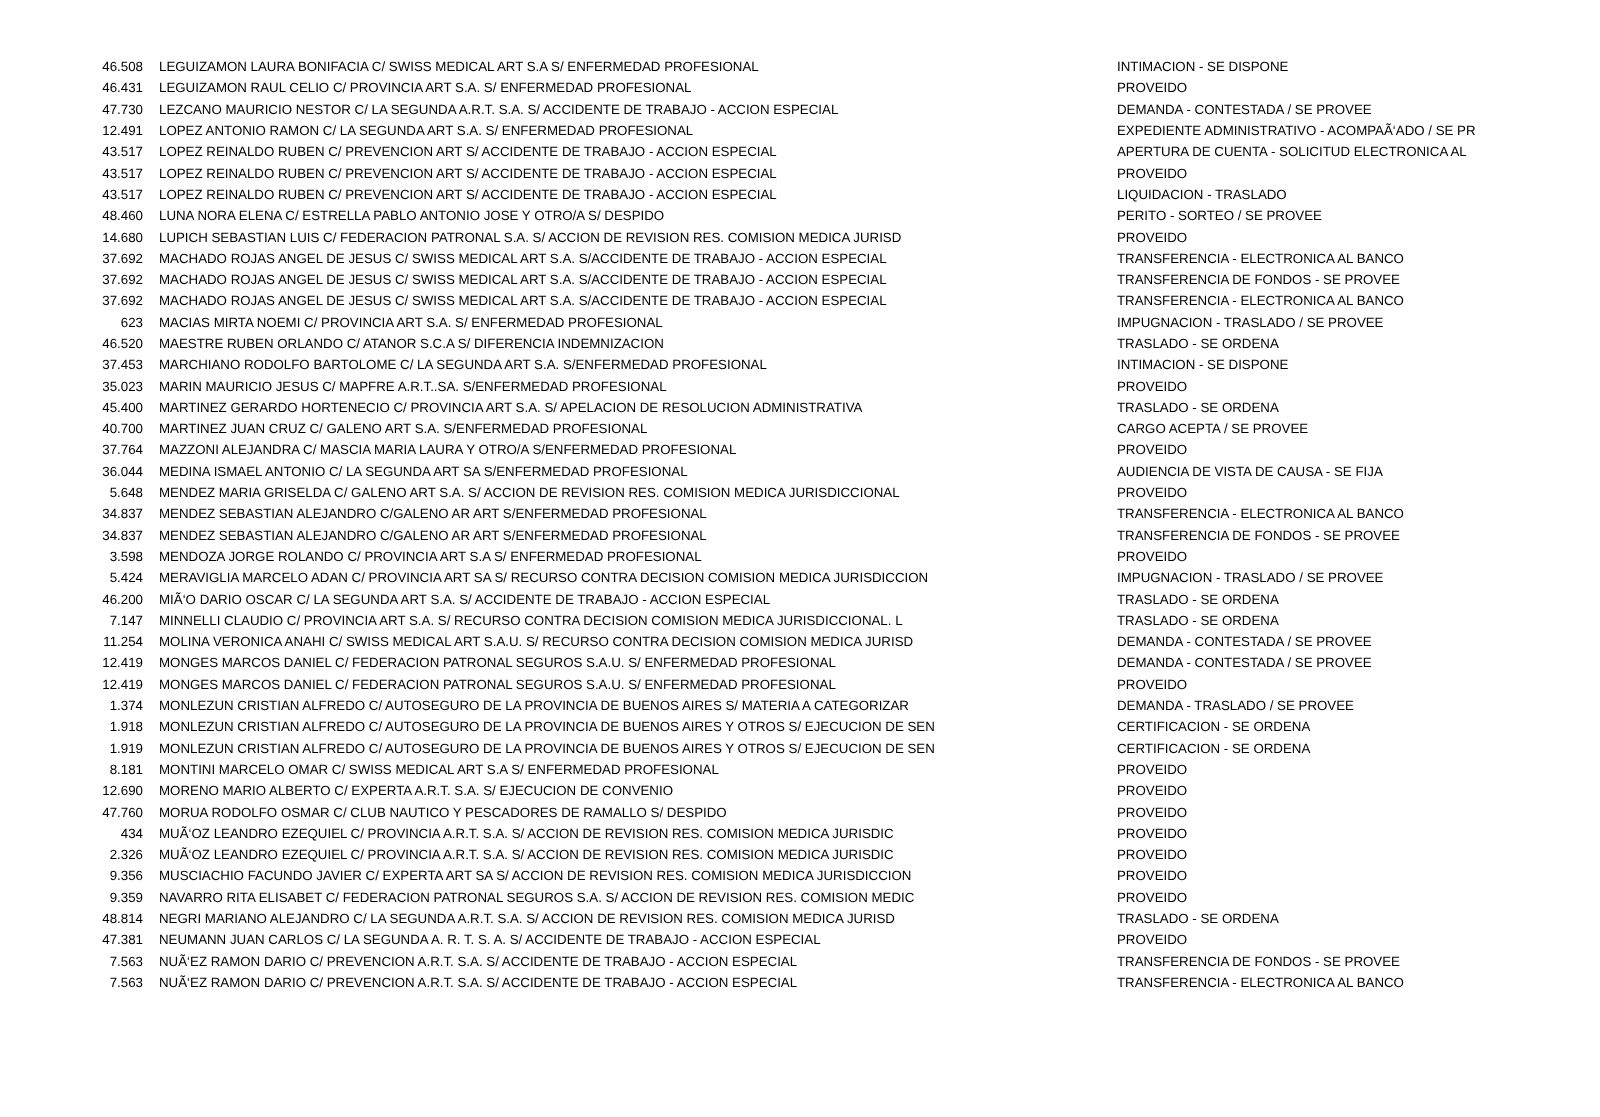| 46.508 | LEGUIZAMON LAURA BONIFACIA C/ SWISS MEDICAL ART S.A S/ ENFERMEDAD PROFESIONAL | INTIMACION - SE DISPONE |
| 46.431 | LEGUIZAMON RAUL CELIO C/ PROVINCIA ART S.A. S/ ENFERMEDAD PROFESIONAL | PROVEIDO |
| 47.730 | LEZCANO MAURICIO NESTOR C/ LA SEGUNDA A.R.T. S.A. S/ ACCIDENTE DE TRABAJO - ACCION ESPECIAL | DEMANDA - CONTESTADA / SE PROVEE |
| 12.491 | LOPEZ ANTONIO RAMON C/ LA SEGUNDA ART S.A. S/ ENFERMEDAD PROFESIONAL | EXPEDIENTE ADMINISTRATIVO - ACOMPAÃ‘ADO / SE PR |
| 43.517 | LOPEZ REINALDO RUBEN C/ PREVENCION ART S/ ACCIDENTE DE TRABAJO - ACCION ESPECIAL | APERTURA DE CUENTA - SOLICITUD ELECTRONICA AL |
| 43.517 | LOPEZ REINALDO RUBEN C/ PREVENCION ART S/ ACCIDENTE DE TRABAJO - ACCION ESPECIAL | PROVEIDO |
| 43.517 | LOPEZ REINALDO RUBEN C/ PREVENCION ART S/ ACCIDENTE DE TRABAJO - ACCION ESPECIAL | LIQUIDACION - TRASLADO |
| 48.460 | LUNA NORA ELENA C/ ESTRELLA PABLO ANTONIO JOSE Y OTRO/A S/ DESPIDO | PERITO - SORTEO / SE PROVEE |
| 14.680 | LUPICH SEBASTIAN LUIS C/ FEDERACION PATRONAL S.A. S/ ACCION DE REVISION RES. COMISION MEDICA JURISD | PROVEIDO |
| 37.692 | MACHADO ROJAS ANGEL DE JESUS C/ SWISS MEDICAL ART S.A. S/ACCIDENTE DE TRABAJO - ACCION ESPECIAL | TRANSFERENCIA - ELECTRONICA AL BANCO |
| 37.692 | MACHADO ROJAS ANGEL DE JESUS C/ SWISS MEDICAL ART S.A. S/ACCIDENTE DE TRABAJO - ACCION ESPECIAL | TRANSFERENCIA DE FONDOS - SE PROVEE |
| 37.692 | MACHADO ROJAS ANGEL DE JESUS C/ SWISS MEDICAL ART S.A. S/ACCIDENTE DE TRABAJO - ACCION ESPECIAL | TRANSFERENCIA - ELECTRONICA AL BANCO |
| 623 | MACIAS MIRTA NOEMI C/ PROVINCIA ART S.A. S/ ENFERMEDAD PROFESIONAL | IMPUGNACION - TRASLADO / SE PROVEE |
| 46.520 | MAESTRE RUBEN ORLANDO C/ ATANOR S.C.A S/ DIFERENCIA INDEMNIZACION | TRASLADO - SE ORDENA |
| 37.453 | MARCHIANO RODOLFO BARTOLOME C/ LA SEGUNDA ART S.A. S/ENFERMEDAD PROFESIONAL | INTIMACION - SE DISPONE |
| 35.023 | MARIN MAURICIO JESUS C/ MAPFRE A.R.T..SA. S/ENFERMEDAD PROFESIONAL | PROVEIDO |
| 45.400 | MARTINEZ GERARDO HORTENECIO C/ PROVINCIA ART S.A. S/ APELACION DE RESOLUCION ADMINISTRATIVA | TRASLADO - SE ORDENA |
| 40.700 | MARTINEZ JUAN CRUZ C/ GALENO ART S.A. S/ENFERMEDAD PROFESIONAL | CARGO ACEPTA / SE PROVEE |
| 37.764 | MAZZONI ALEJANDRA C/ MASCIA MARIA LAURA Y OTRO/A S/ENFERMEDAD PROFESIONAL | PROVEIDO |
| 36.044 | MEDINA ISMAEL ANTONIO C/ LA SEGUNDA ART SA S/ENFERMEDAD PROFESIONAL | AUDIENCIA DE VISTA DE CAUSA - SE FIJA |
| 5.648 | MENDEZ MARIA GRISELDA C/ GALENO ART S.A. S/ ACCION DE REVISION RES. COMISION MEDICA JURISDICCIONAL | PROVEIDO |
| 34.837 | MENDEZ SEBASTIAN ALEJANDRO C/GALENO AR ART S/ENFERMEDAD PROFESIONAL | TRANSFERENCIA - ELECTRONICA AL BANCO |
| 34.837 | MENDEZ SEBASTIAN ALEJANDRO C/GALENO AR ART S/ENFERMEDAD PROFESIONAL | TRANSFERENCIA DE FONDOS - SE PROVEE |
| 3.598 | MENDOZA JORGE ROLANDO C/ PROVINCIA ART S.A S/ ENFERMEDAD PROFESIONAL | PROVEIDO |
| 5.424 | MERAVIGLIA MARCELO ADAN C/ PROVINCIA ART SA S/ RECURSO CONTRA DECISION COMISION MEDICA JURISDICCION | IMPUGNACION - TRASLADO / SE PROVEE |
| 46.200 | MIÃ‘O DARIO OSCAR C/ LA SEGUNDA ART S.A. S/ ACCIDENTE DE TRABAJO - ACCION ESPECIAL | TRASLADO - SE ORDENA |
| 7.147 | MINNELLI CLAUDIO C/ PROVINCIA ART S.A. S/ RECURSO CONTRA DECISION COMISION MEDICA JURISDICCIONAL. L | TRASLADO - SE ORDENA |
| 11.254 | MOLINA VERONICA ANAHI C/ SWISS MEDICAL ART S.A.U. S/ RECURSO CONTRA DECISION COMISION MEDICA JURISD | DEMANDA - CONTESTADA / SE PROVEE |
| 12.419 | MONGES MARCOS DANIEL C/ FEDERACION PATRONAL SEGUROS S.A.U. S/ ENFERMEDAD PROFESIONAL | DEMANDA - CONTESTADA / SE PROVEE |
| 12.419 | MONGES MARCOS DANIEL C/ FEDERACION PATRONAL SEGUROS S.A.U. S/ ENFERMEDAD PROFESIONAL | PROVEIDO |
| 1.374 | MONLEZUN CRISTIAN ALFREDO C/ AUTOSEGURO DE LA PROVINCIA DE BUENOS AIRES S/ MATERIA A CATEGORIZAR | DEMANDA - TRASLADO / SE PROVEE |
| 1.918 | MONLEZUN CRISTIAN ALFREDO C/ AUTOSEGURO DE LA PROVINCIA DE BUENOS AIRES Y OTROS S/ EJECUCION DE SEN | CERTIFICACION - SE ORDENA |
| 1.919 | MONLEZUN CRISTIAN ALFREDO C/ AUTOSEGURO DE LA PROVINCIA DE BUENOS AIRES Y OTROS S/ EJECUCION DE SEN | CERTIFICACION - SE ORDENA |
| 8.181 | MONTINI MARCELO OMAR C/ SWISS MEDICAL ART S.A S/ ENFERMEDAD PROFESIONAL | PROVEIDO |
| 12.690 | MORENO MARIO ALBERTO C/ EXPERTA A.R.T. S.A. S/ EJECUCION DE CONVENIO | PROVEIDO |
| 47.760 | MORUA RODOLFO OSMAR C/ CLUB NAUTICO Y PESCADORES DE RAMALLO S/ DESPIDO | PROVEIDO |
| 434 | MUÃ‘OZ LEANDRO EZEQUIEL C/ PROVINCIA A.R.T. S.A. S/ ACCION DE REVISION RES. COMISION MEDICA JURISDIC | PROVEIDO |
| 2.326 | MUÃ‘OZ LEANDRO EZEQUIEL C/ PROVINCIA A.R.T. S.A. S/ ACCION DE REVISION RES. COMISION MEDICA JURISDIC | PROVEIDO |
| 9.356 | MUSCIACHIO FACUNDO JAVIER C/ EXPERTA ART SA S/ ACCION DE REVISION RES. COMISION MEDICA JURISDICCION | PROVEIDO |
| 9.359 | NAVARRO RITA ELISABET C/ FEDERACION PATRONAL SEGUROS S.A. S/ ACCION DE REVISION RES. COMISION MEDIC | PROVEIDO |
| 48.814 | NEGRI MARIANO ALEJANDRO C/ LA SEGUNDA A.R.T. S.A. S/ ACCION DE REVISION RES. COMISION MEDICA JURISD | TRASLADO - SE ORDENA |
| 47.381 | NEUMANN JUAN CARLOS C/ LA SEGUNDA A. R. T. S. A. S/ ACCIDENTE DE TRABAJO - ACCION ESPECIAL | PROVEIDO |
| 7.563 | NUÃ‘EZ RAMON DARIO C/ PREVENCION A.R.T. S.A. S/ ACCIDENTE DE TRABAJO - ACCION ESPECIAL | TRANSFERENCIA DE FONDOS - SE PROVEE |
| 7.563 | NUÃ‘EZ RAMON DARIO C/ PREVENCION A.R.T. S.A. S/ ACCIDENTE DE TRABAJO - ACCION ESPECIAL | TRANSFERENCIA - ELECTRONICA AL BANCO |